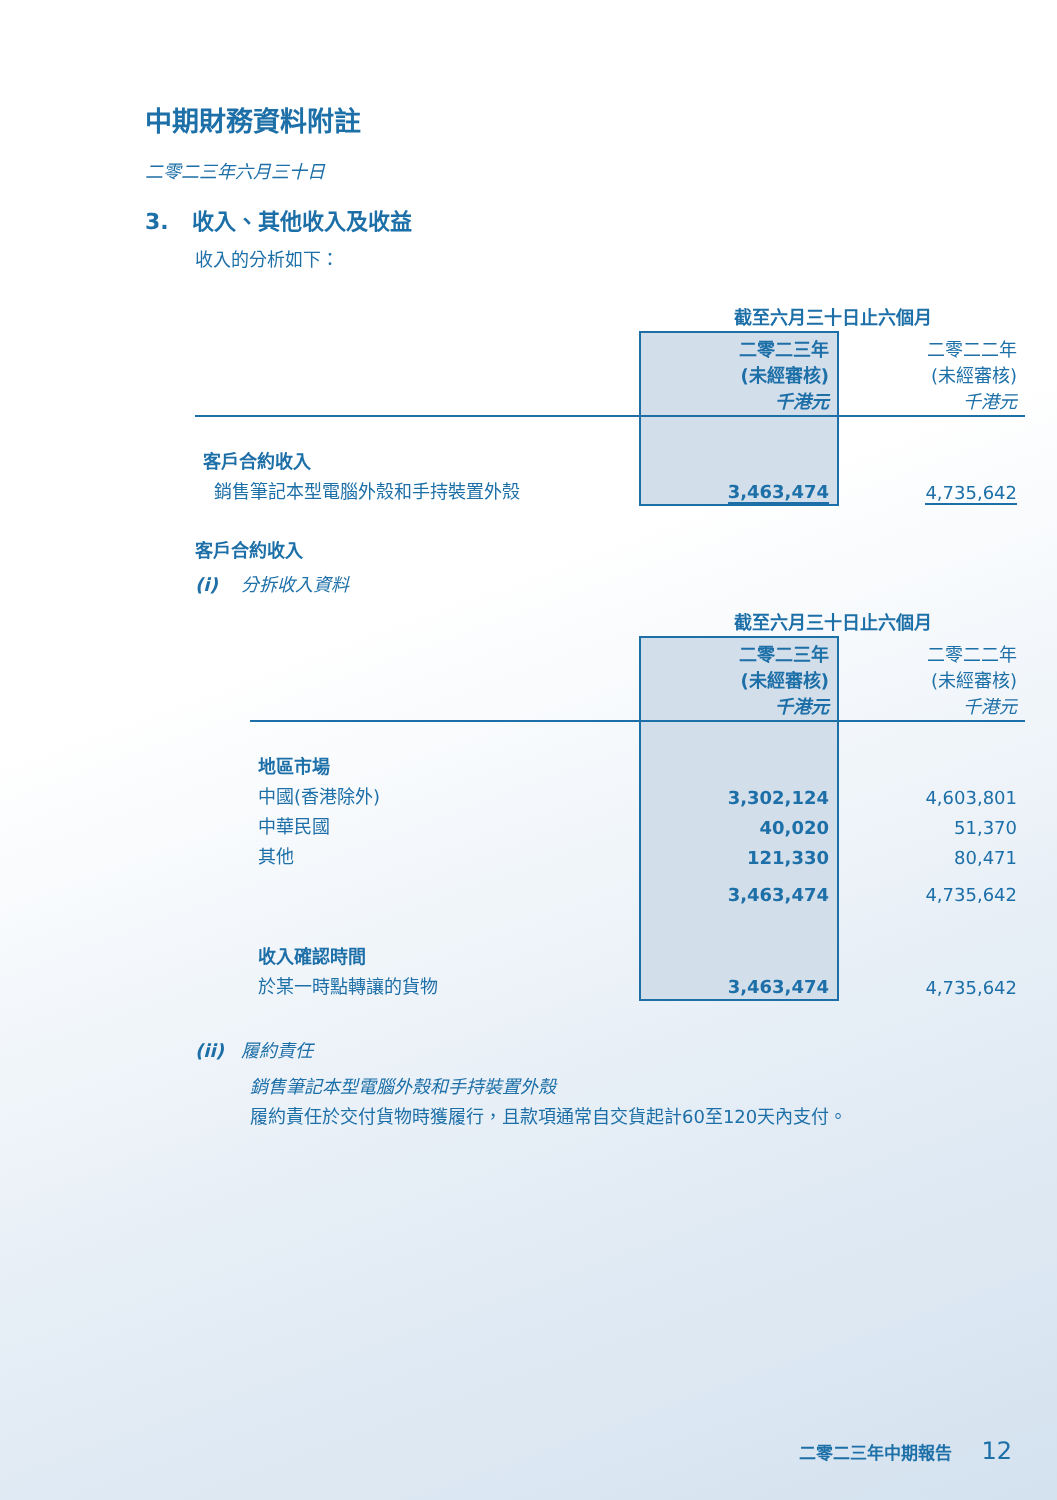中期財務資料附註
二零二三年六月三十日
3. 收入、其他收入及收益
收入的分析如下：
| | 截至六月三十日止六個月 | |
| | 二零二三年 (未經審核) 千港元 | 二零二二年 (未經審核) 千港元 |
| 客戶合約收入 | | |
| 銷售筆記本型電腦外殼和手持裝置外殼 | 3,463,474 | 4,735,642 |
客戶合約收入
(i) 分拆收入資料
| | 截至六月三十日止六個月 | |
| | 二零二三年 (未經審核) 千港元 | 二零二二年 (未經審核) 千港元 |
| 地區市場 | | |
| 中國(香港除外) | 3,302,124 | 4,603,801 |
| 中華民國 | 40,020 | 51,370 |
| 其他 | 121,330 | 80,471 |
| | 3,463,474 | 4,735,642 |
| 收入確認時間 | | |
| 於某一時點轉讓的貨物 | 3,463,474 | 4,735,642 |
(ii) 履約責任
銷售筆記本型電腦外殼和手持裝置外殼
履約責任於交付貨物時獲履行，且款項通常自交貨起計60至120天內支付。
二零二三年中期報告 12